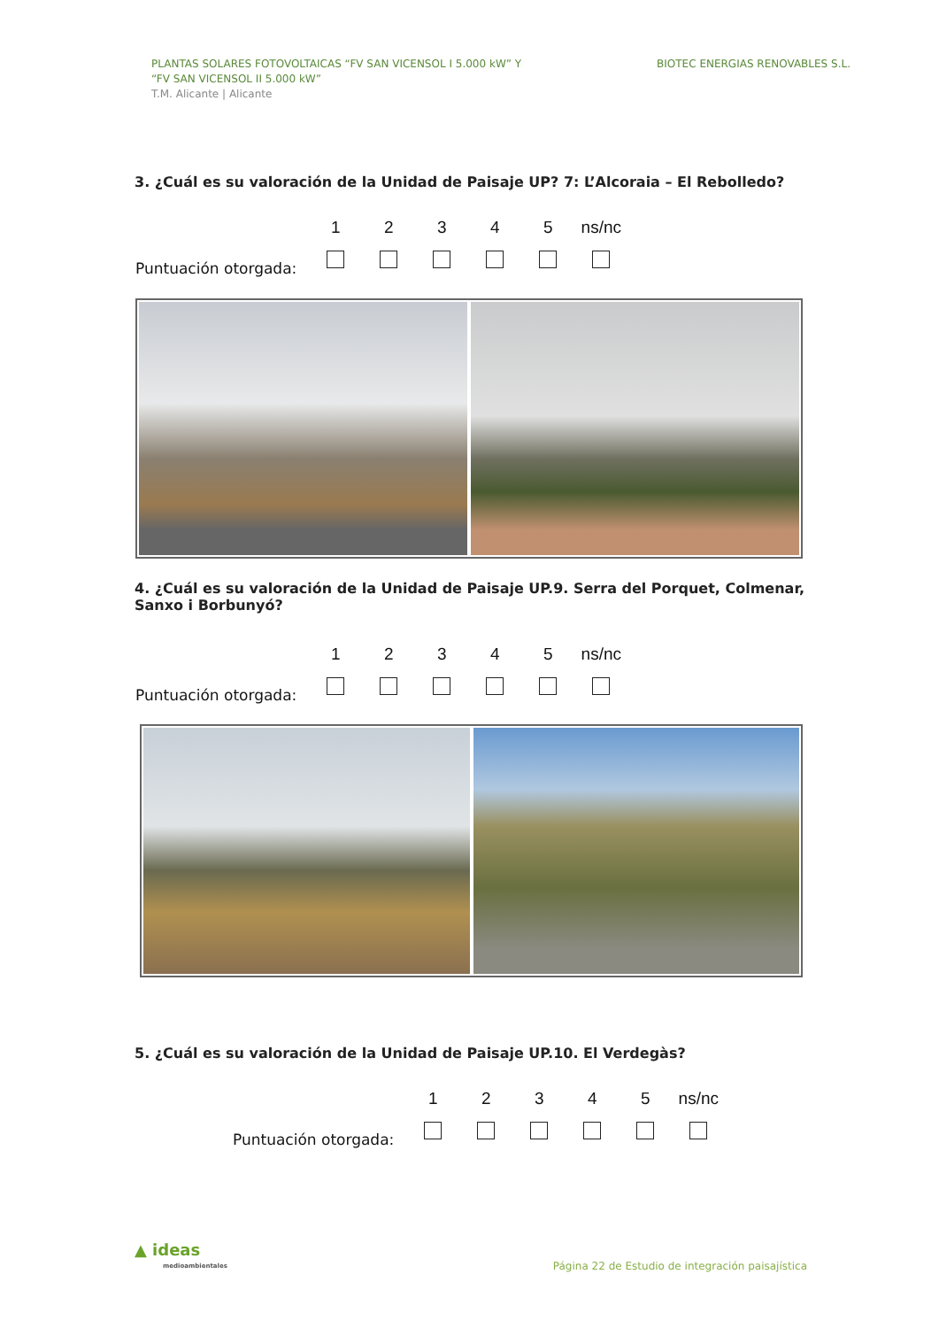PLANTAS SOLARES FOTOVOLTAICAS “FV SAN VICENSOL I 5.000 kW” Y
“FV SAN VICENSOL II 5.000 kW”
T.M. Alicante | Alicante
BIOTEC ENERGIAS RENOVABLES S.L.
3. ¿Cuál es su valoración de la Unidad de Paisaje UP? 7: L’Alcoraia – El Rebolledo?
| | 1 | 2 | 3 | 4 | 5 | ns/nc |
| Puntuación otorgada: | | | | | | |
4. ¿Cuál es su valoración de la Unidad de Paisaje UP.9. Serra del Porquet, Colmenar, Sanxo i Borbunyó?
| | 1 | 2 | 3 | 4 | 5 | ns/nc |
| Puntuación otorgada: | | | | | | |
5. ¿Cuál es su valoración de la Unidad de Paisaje UP.10. El Verdegàs?
| | 1 | 2 | 3 | 4 | 5 | ns/nc |
| Puntuación otorgada: | | | | | | |
▲ ideas
medioambientales
Página 22 de Estudio de integración paisajística